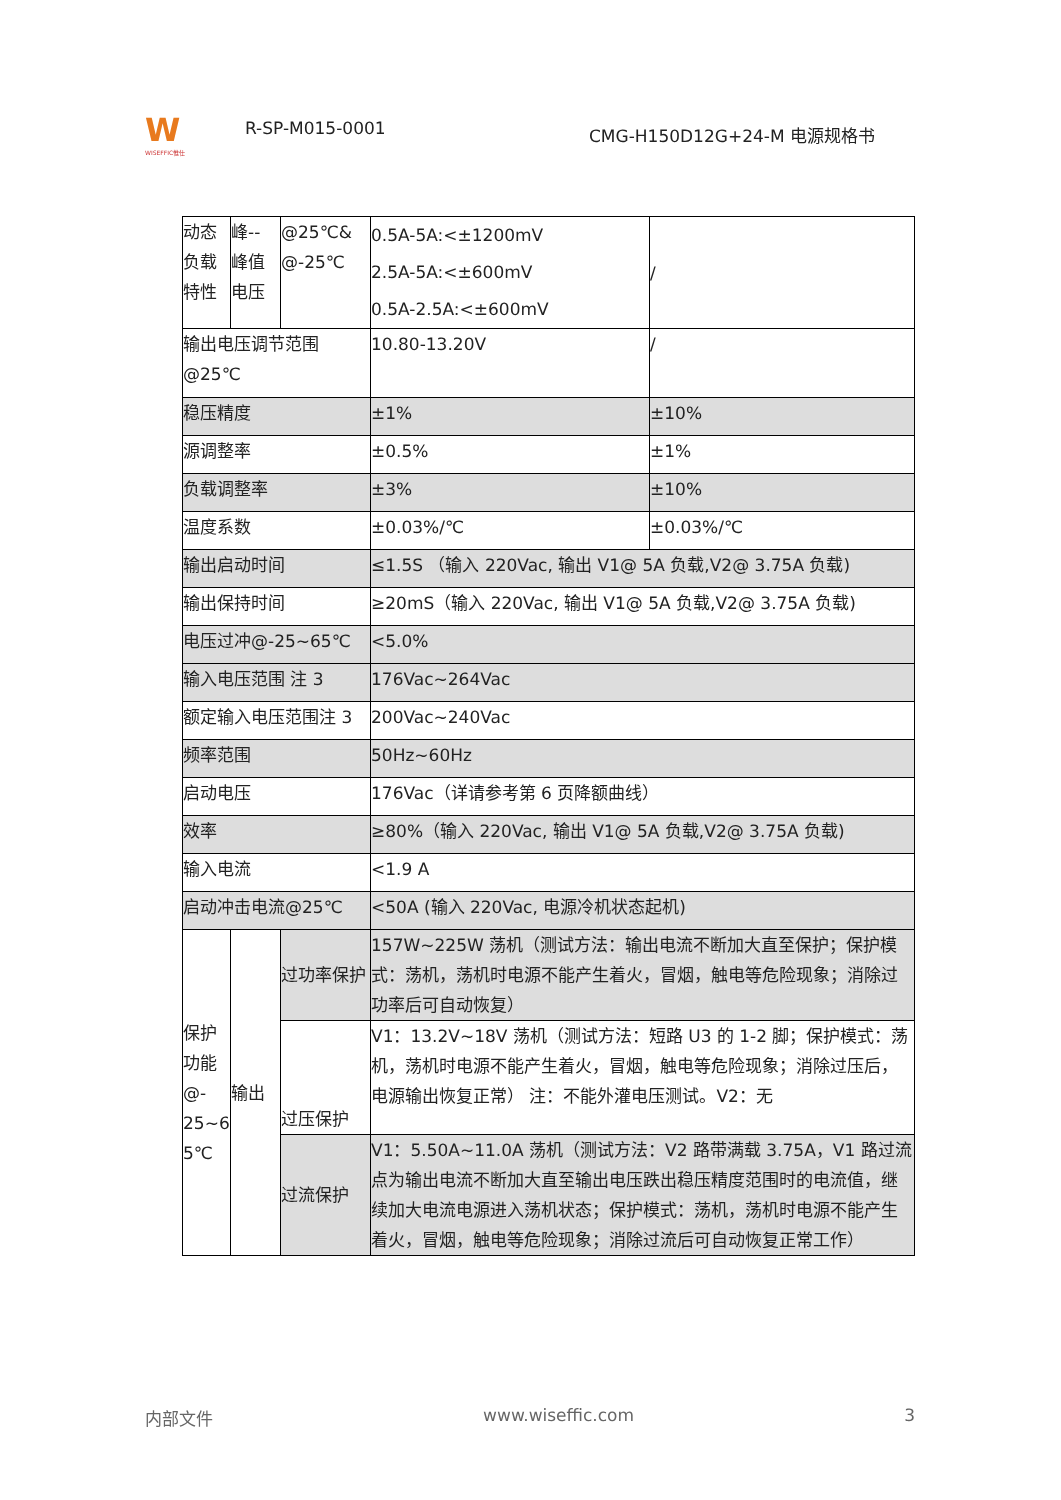W
WISEFFIC惟仕
R-SP-M015-0001
CMG-H150D12G+24-M 电源规格书
| 动态 负载 特性 | 峰-- 峰值 电压 | @25℃& @-25℃ | 0.5A-5A:<±1200mV 2.5A-5A:<±600mV 0.5A-2.5A:<±600mV | / |
| 输出电压调节范围 @25℃ | | | 10.80-13.20V | / |
| 稳压精度 | | | ±1% | ±10% |
| 源调整率 | | | ±0.5% | ±1% |
| 负载调整率 | | | ±3% | ±10% |
| 温度系数 | | | ±0.03%/℃ | ±0.03%/℃ |
| 输出启动时间 | | | ≤1.5S （输入 220Vac, 输出 V1@ 5A 负载,V2@ 3.75A 负载) | |
| 输出保持时间 | | | ≥20mS（输入 220Vac, 输出 V1@ 5A 负载,V2@ 3.75A 负载) | |
| 电压过冲@-25~65℃ | | | <5.0% | |
| 输入电压范围 注 3 | | | 176Vac~264Vac | |
| 额定输入电压范围注 3 | | | 200Vac~240Vac | |
| 频率范围 | | | 50Hz~60Hz | |
| 启动电压 | | | 176Vac（详请参考第 6 页降额曲线） | |
| 效率 | | | ≥80%（输入 220Vac, 输出 V1@ 5A 负载,V2@ 3.75A 负载) | |
| 输入电流 | | | <1.9 A | |
| 启动冲击电流@25℃ | | | <50A (输入 220Vac, 电源冷机状态起机) | |
| 保护 功能 @- 25~6 5℃ | 输出 | 过功率保护 | 157W~225W 荡机（测试方法：输出电流不断加大直至保护；保护模式：荡机，荡机时电源不能产生着火，冒烟，触电等危险现象；消除过功率后可自动恢复） | |
| | | 过压保护 | V1：13.2V~18V 荡机（测试方法：短路 U3 的 1-2 脚；保护模式：荡机，荡机时电源不能产生着火，冒烟，触电等危险现象；消除过压后，电源输出恢复正常） 注：不能外灌电压测试。V2：无 | |
| | | 过流保护 | V1：5.50A~11.0A 荡机（测试方法：V2 路带满载 3.75A，V1 路过流点为输出电流不断加大直至输出电压跌出稳压精度范围时的电流值，继续加大电流电源进入荡机状态；保护模式：荡机，荡机时电源不能产生着火，冒烟，触电等危险现象；消除过流后可自动恢复正常工作） | |
内部文件 www.wiseffic.com 3